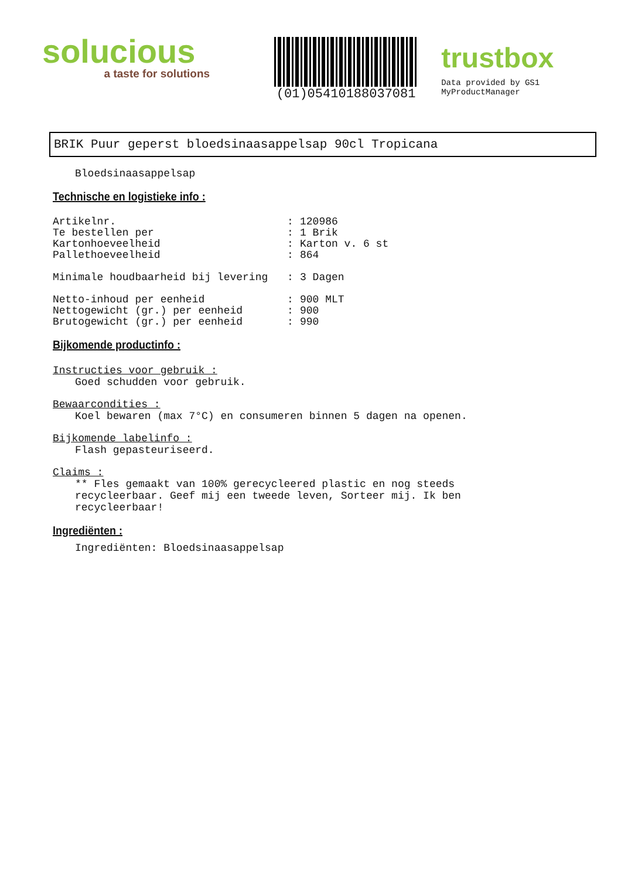solucious
a taste for solutions
(01)05410188037081
trustbox
Data provided by GS1 MyProductManager
BRIK Puur geperst bloedsinaasappelsap 90cl Tropicana
Bloedsinaasappelsap
Technische en logistieke info :
| Artikelnr. | : | 120986 |
| Te bestellen per | : | 1 Brik |
| Kartonhoeveelheid | : | Karton v. 6 st |
| Pallethoeveelheid | : | 864 |
| Minimale houdbaarheid bij levering | : | 3 Dagen |
| Netto-inhoud per eenheid | : | 900 MLT |
| Nettogewicht (gr.) per eenheid | : | 900 |
| Brutogewicht (gr.) per eenheid | : | 990 |
Bijkomende productinfo :
Instructies voor gebruik :
Goed schudden voor gebruik.
Bewaarcondities :
Koel bewaren (max 7°C) en consumeren binnen 5 dagen na openen.
Bijkomende labelinfo :
Flash gepasteuriseerd.
Claims :
** Fles gemaakt van 100% gerecycleered plastic en nog steeds recycleerbaar. Geef mij een tweede leven, Sorteer mij. Ik ben recycleerbaar!
Ingrediënten :
Ingrediënten: Bloedsinaasappelsap